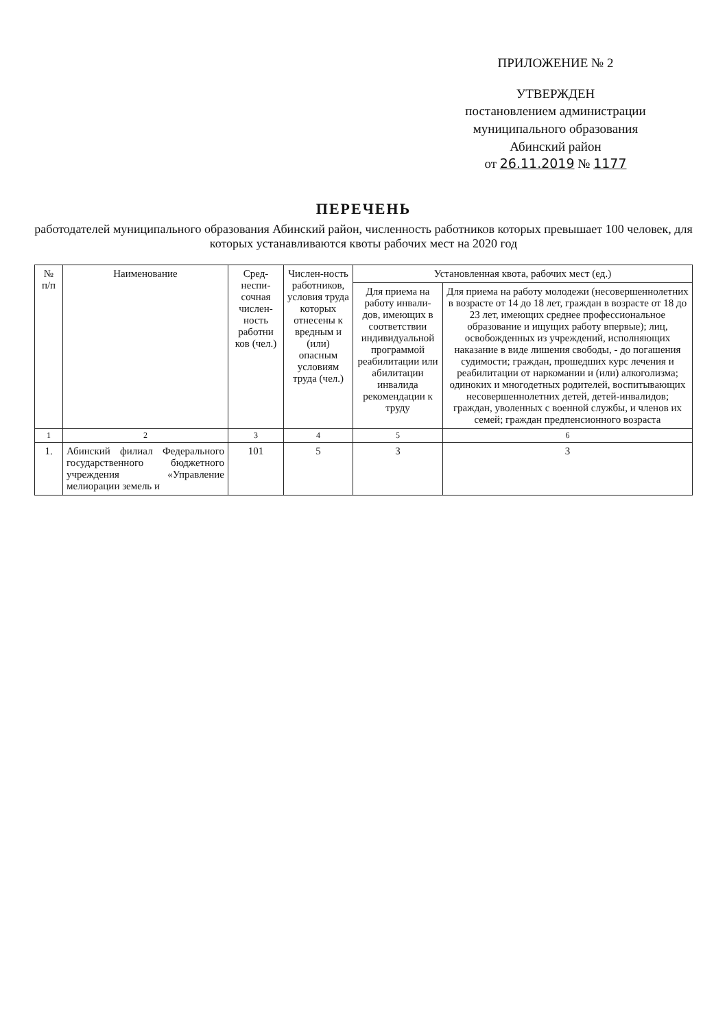ПРИЛОЖЕНИЕ № 2
УТВЕРЖДЕН
постановлением администрации
муниципального образования
Абинский район
от 26.11.2019 № 1177
ПЕРЕЧЕНЬ
работодателей муниципального образования Абинский район, численность работников которых превышает 100 человек, для которых устанавливаются квоты рабочих мест на 2020 год
| № п/п | Наименование | Сред-неспи-сочная числен-ность работни ков (чел.) | Числен-ность работников, условия труда которых отнесены к вредным и (или) опасным условиям труда (чел.) | Установленная квота, рабочих мест (ед.) | |
| --- | --- | --- | --- | --- | --- |
| | | | | Для приема на работу инвали-дов, имеющих в соответствии индивидуальной программой реабилитации или абилитации инвалида рекомендации к труду | Для приема на работу молодежи (несовершеннолетних в возрасте от 14 до 18 лет, граждан в возрасте от 18 до 23 лет, имеющих среднее профессиональное образование и ищущих работу впервые); лиц, освобожденных из учреждений, исполняющих наказание в виде лишения свободы, - до погашения судимости; граждан, прошедших курс лечения и реабилитации от наркомании и (или) алкоголизма; одиноких и многодетных родителей, воспитывающих несовершеннолетних детей, детей-инвалидов; граждан, уволенных с военной службы, и членов их семей; граждан предпенсионного возраста |
| 1 | 2 | 3 | 4 | 5 | 6 |
| 1. | Абинский филиал Федерального государственного бюджетного учреждения «Управление мелиорации земель и | 101 | 5 | 3 | 3 |